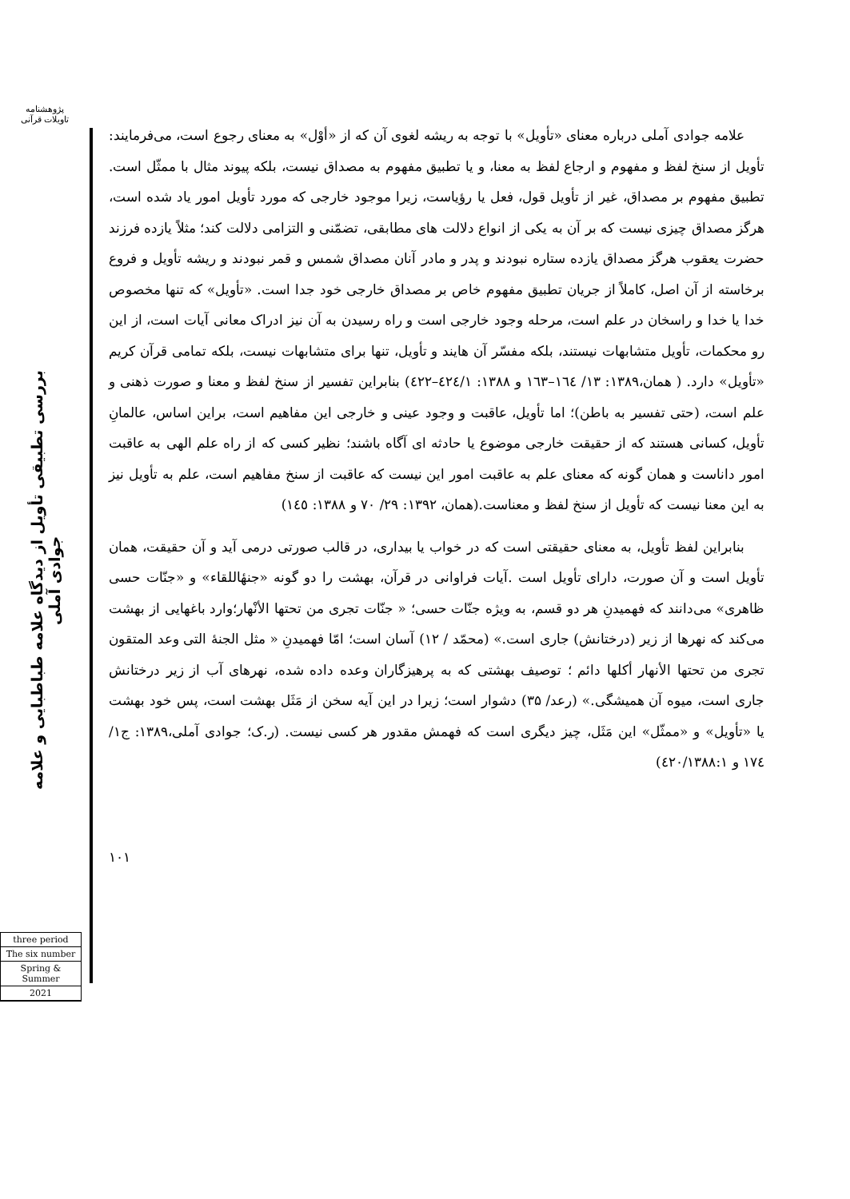پژوهشنامه
تاویلات قرآنی
بررسی تطبیقی تأویل از دیدگاه علامه طباطبایی و علامه جوادی آملی
three period
The six number
Spring & Summer
2021
علامه جوادی آملی درباره معنای «تأویل» با توجه به ریشه لغوی آن که از «أوْل» به معنای رجوع است، می‌فرمایند: تأویل از سنخ لفظ و مفهوم و ارجاع لفظ به معنا، و یا تطبیق مفهوم به مصداق نیست، بلکه پیوند مثال با ممثّل است. تطبیق مفهوم بر مصداق، غیر از تأویل قول، فعل یا رؤیاست، زیرا موجود خارجی که مورد تأویل امور یاد شده است، هرگز مصداق چیزی نیست که بر آن به یکی از انواع دلالت های مطابقی، تضمّنی و التزامی دلالت کند؛ مثلاً یازده فرزند حضرت یعقوب هرگز مصداق یازده ستاره نبودند و پدر و مادر آنان مصداق شمس و قمر نبودند و ریشه تأویل و فروع برخاسته از آن اصل، کاملاً از جریان تطبیق مفهوم خاص بر مصداق خارجی خود جدا است. «تأویل» که تنها مخصوص خدا یا خدا و راسخان در علم است، مرحله وجود خارجی است و راه رسیدن به آن نیز ادراک معانی آیات است، از این رو محکمات، تأویل متشابهات نیستند، بلکه مفسّر آن هایند و تأویل، تنها برای متشابهات نیست، بلکه تمامی قرآن کریم «تأویل» دارد. ( همان،۱۳۸۹: ۱۳/ ١٦٤–١٦٣ و ۱۳۸۸: ٤٢٤/١–٤٢٢) بنابراین تفسیر از سنخ لفظ و معنا و صورت ذهنی و علم است، (حتی تفسیر به باطن)؛ اما تأویل، عاقبت و وجود عینی و خارجی این مفاهیم است، براین اساس، عالمانِ تأویل، کسانی هستند که از حقیقت خارجی موضوع یا حادثه ای آگاه باشند؛ نظیر کسی که از راه علم الهی به عاقبت امور داناست و همان گونه که معنای علم به عاقبت امور این نیست که عاقبت از سنخ مفاهیم است، علم به تأویل نیز به این معنا نیست که تأویل از سنخ لفظ و معناست.(همان، ۱۳۹۲: ۲۹/ ۷۰ و ۱۳۸۸: ١٤٥)
بنابراین لفظ تأویل، به معنای حقیقتی است که در خواب یا بیداری، در قالب صورتی درمی آید و آن حقیقت، همان تأویل است و آن صورت، دارای تأویل است .آیات فراوانی در قرآن، بهشت را دو گونه «جنهٔاللقاء» و «جنّات حسی ظاهری» می‌دانند که فهمیدنِ هر دو قسم، به ویژه جنّات حسی؛ « جنّات تجری من تحتها الأنْهار؛وارد باغهایی از بهشت می‌کند که نهرها از زیر (درختانش) جاری است.» (محمّد / ۱۲) آسان است؛ امّا فهمیدنِ « مثل الجنهٔ التی وعد المتقون تجری من تحتها الأنهار أکلها دائم ؛ توصیف بهشتی که به پرهیزگاران وعده داده شده، نهرهای آب از زیر درختانش جاری است، میوه آن همیشگی.» (رعد/ ۳۵) دشوار است؛ زیرا در این آیه سخن از مَثَل بهشت است، پس خود بهشت یا «تأویل» و «ممثّل» این مَثَل، چیز دیگری است که فهمش مقدور هر کسی نیست. (ر.ک؛ جوادی آملی،۱۳۸۹: ج۱/ ١٧٤ و ٤٢٠/١٣٨٨:١)
۱۰۱